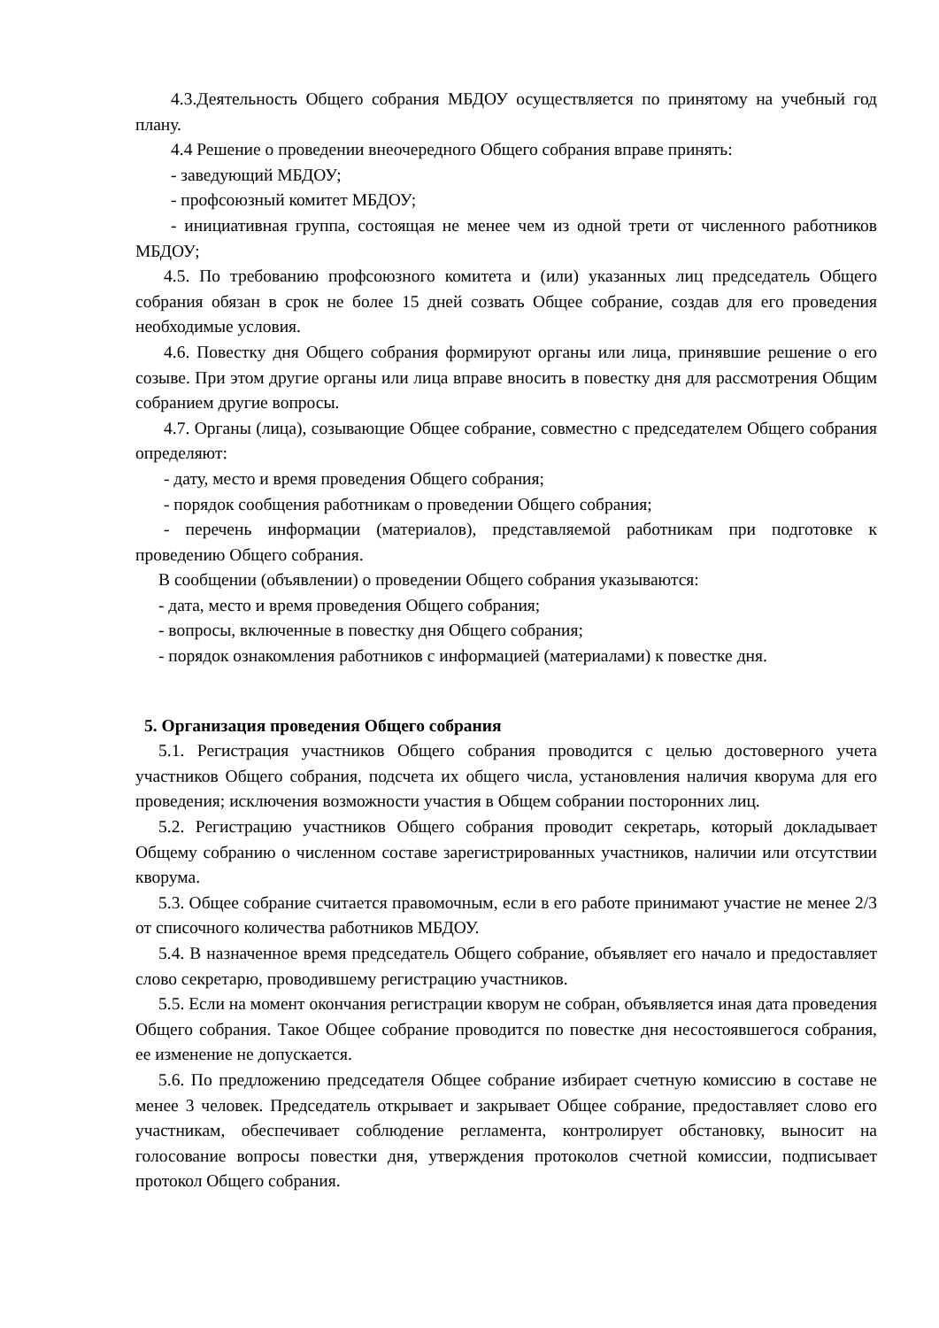4.3.Деятельность Общего собрания МБДОУ осуществляется по принятому на учебный год плану.
4.4 Решение о проведении внеочередного Общего собрания вправе принять:
- заведующий МБДОУ;
- профсоюзный комитет МБДОУ;
- инициативная группа, состоящая не менее чем из одной трети от численного работников МБДОУ;
4.5. По требованию профсоюзного комитета и (или) указанных лиц председатель Общего собрания обязан в срок не более 15 дней созвать Общее собрание, создав для его проведения необходимые условия.
4.6. Повестку дня Общего собрания формируют органы или лица, принявшие решение о его созыве. При этом другие органы или лица вправе вносить в повестку дня для рассмотрения Общим собранием другие вопросы.
4.7. Органы (лица), созывающие Общее собрание, совместно с председателем Общего собрания определяют:
- дату, место и время проведения Общего собрания;
- порядок сообщения работникам о проведении Общего собрания;
- перечень информации (материалов), представляемой работникам при подготовке к проведению Общего собрания.
В сообщении (объявлении) о проведении Общего собрания указываются:
- дата, место и время проведения Общего собрания;
- вопросы, включенные в повестку дня Общего собрания;
- порядок ознакомления работников с информацией (материалами) к повестке дня.
5. Организация проведения Общего собрания
5.1. Регистрация участников Общего собрания проводится с целью достоверного учета участников Общего собрания, подсчета их общего числа, установления наличия кворума для его проведения; исключения возможности участия в Общем собрании посторонних лиц.
5.2. Регистрацию участников Общего собрания проводит секретарь, который докладывает Общему собранию о численном составе зарегистрированных участников, наличии или отсутствии кворума.
5.3. Общее собрание считается правомочным, если в его работе принимают участие не менее 2/3 от списочного количества работников МБДОУ.
5.4. В назначенное время председатель Общего собрание, объявляет его начало и предоставляет слово секретарю, проводившему регистрацию участников.
5.5. Если на момент окончания регистрации кворум не собран, объявляется иная дата проведения Общего собрания. Такое Общее собрание проводится по повестке дня несостоявшегося собрания, ее изменение не допускается.
5.6. По предложению председателя Общее собрание избирает счетную комиссию в составе не менее 3 человек. Председатель открывает и закрывает Общее собрание, предоставляет слово его участникам, обеспечивает соблюдение регламента, контролирует обстановку, выносит на голосование вопросы повестки дня, утверждения протоколов счетной комиссии, подписывает протокол Общего собрания.